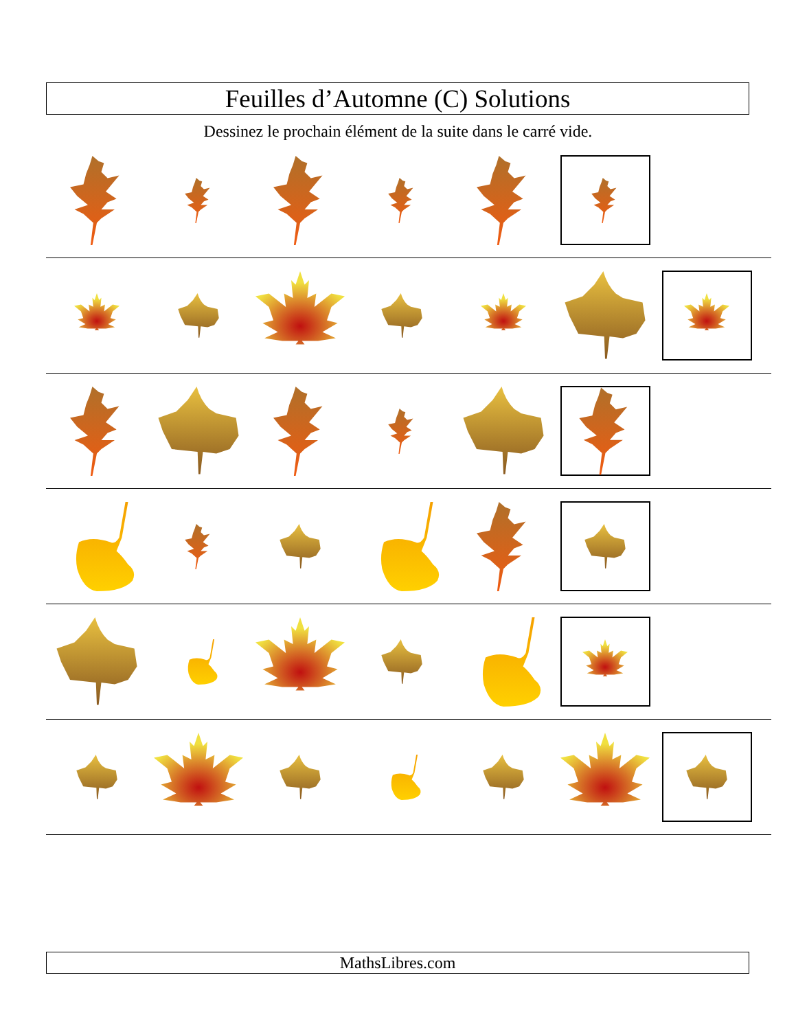Feuilles d’Automne (C) Solutions
Dessinez le prochain élément de la suite dans le carré vide.
MathsLibres.com